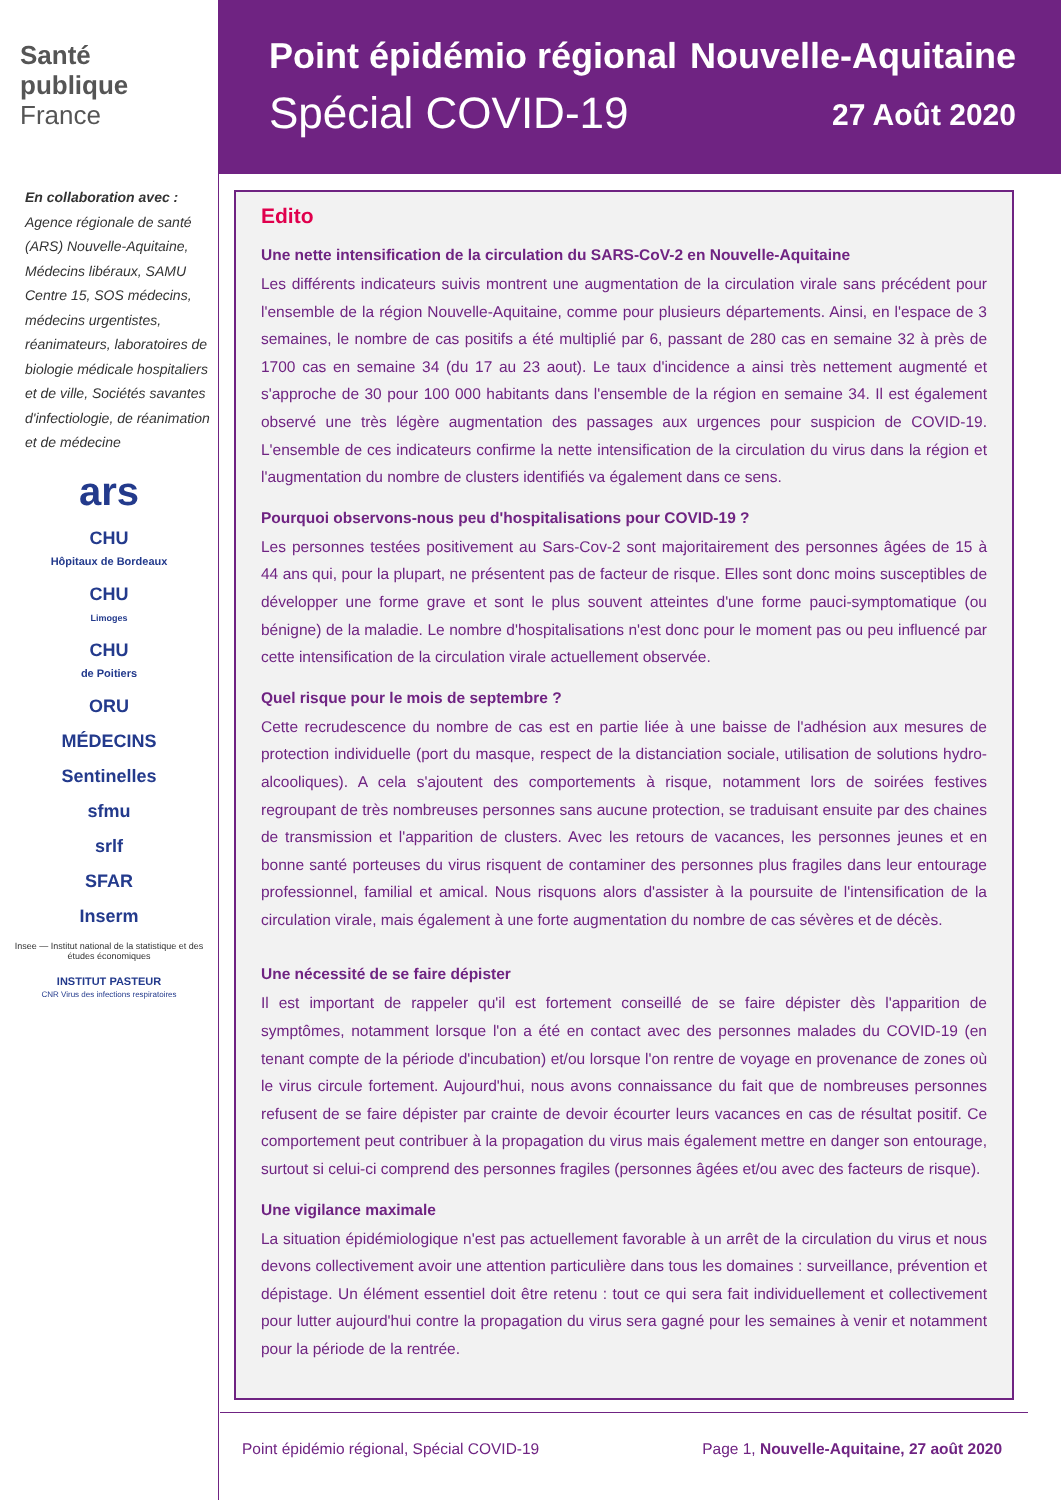Santé
publique
France
En collaboration avec :
Agence régionale de santé (ARS) Nouvelle-Aquitaine, Médecins libéraux, SAMU Centre 15, SOS médecins, médecins urgentistes, réanimateurs, laboratoires de biologie médicale hospitaliers et de ville, Sociétés savantes d'infectiologie, de réanimation et de médecine
ars
CHU
Hôpitaux de Bordeaux
CHU
Limoges
CHU
de Poitiers
ORU
MÉDECINS
Sentinelles
sfmu
srlf
SFAR
Inserm
Insee — Institut national de la statistique et des études économiques
INSTITUT PASTEUR
CNR Virus des infections respiratoires
Point épidémio régional
Spécial COVID-19
Nouvelle-Aquitaine
27 Août 2020
Edito
Une nette intensification de la circulation du SARS-CoV-2 en Nouvelle-Aquitaine
Les différents indicateurs suivis montrent une augmentation de la circulation virale sans précédent pour l'ensemble de la région Nouvelle-Aquitaine, comme pour plusieurs départements. Ainsi, en l'espace de 3 semaines, le nombre de cas positifs a été multiplié par 6, passant de 280 cas en semaine 32 à près de 1700 cas en semaine 34 (du 17 au 23 aout). Le taux d'incidence a ainsi très nettement augmenté et s'approche de 30 pour 100 000 habitants dans l'ensemble de la région en semaine 34. Il est également observé une très légère augmentation des passages aux urgences pour suspicion de COVID-19. L'ensemble de ces indicateurs confirme la nette intensification de la circulation du virus dans la région et l'augmentation du nombre de clusters identifiés va également dans ce sens.
Pourquoi observons-nous peu d'hospitalisations pour COVID-19 ?
Les personnes testées positivement au Sars-Cov-2 sont majoritairement des personnes âgées de 15 à 44 ans qui, pour la plupart, ne présentent pas de facteur de risque. Elles sont donc moins susceptibles de développer une forme grave et sont le plus souvent atteintes d'une forme pauci-symptomatique (ou bénigne) de la maladie. Le nombre d'hospitalisations n'est donc pour le moment pas ou peu influencé par cette intensification de la circulation virale actuellement observée.
Quel risque pour le mois de septembre ?
Cette recrudescence du nombre de cas est en partie liée à une baisse de l'adhésion aux mesures de protection individuelle (port du masque, respect de la distanciation sociale, utilisation de solutions hydro-alcooliques). A cela s'ajoutent des comportements à risque, notamment lors de soirées festives regroupant de très nombreuses personnes sans aucune protection, se traduisant ensuite par des chaines de transmission et l'apparition de clusters. Avec les retours de vacances, les personnes jeunes et en bonne santé porteuses du virus risquent de contaminer des personnes plus fragiles dans leur entourage professionnel, familial et amical. Nous risquons alors d'assister à la poursuite de l'intensification de la circulation virale, mais également à une forte augmentation du nombre de cas sévères et de décès.
Une nécessité de se faire dépister
Il est important de rappeler qu'il est fortement conseillé de se faire dépister dès l'apparition de symptômes, notamment lorsque l'on a été en contact avec des personnes malades du COVID-19 (en tenant compte de la période d'incubation) et/ou lorsque l'on rentre de voyage en provenance de zones où le virus circule fortement. Aujourd'hui, nous avons connaissance du fait que de nombreuses personnes refusent de se faire dépister par crainte de devoir écourter leurs vacances en cas de résultat positif. Ce comportement peut contribuer à la propagation du virus mais également mettre en danger son entourage, surtout si celui-ci comprend des personnes fragiles (personnes âgées et/ou avec des facteurs de risque).
Une vigilance maximale
La situation épidémiologique n'est pas actuellement favorable à un arrêt de la circulation du virus et nous devons collectivement avoir une attention particulière dans tous les domaines : surveillance, prévention et dépistage. Un élément essentiel doit être retenu : tout ce qui sera fait individuellement et collectivement pour lutter aujourd'hui contre la propagation du virus sera gagné pour les semaines à venir et notamment pour la période de la rentrée.
Point épidémio régional, Spécial COVID-19 Page 1, Nouvelle-Aquitaine, 27 août 2020